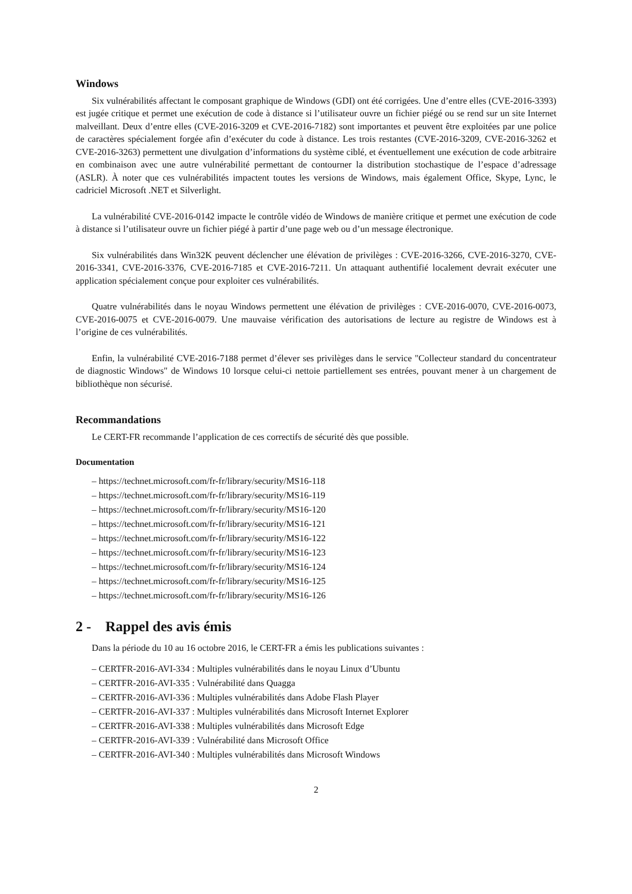Windows
Six vulnérabilités affectant le composant graphique de Windows (GDI) ont été corrigées. Une d’entre elles (CVE-2016-3393) est jugée critique et permet une exécution de code à distance si l’utilisateur ouvre un fichier piégé ou se rend sur un site Internet malveillant. Deux d’entre elles (CVE-2016-3209 et CVE-2016-7182) sont importantes et peuvent être exploitées par une police de caractères spécialement forgée afin d’exécuter du code à distance. Les trois restantes (CVE-2016-3209, CVE-2016-3262 et CVE-2016-3263) permettent une divulgation d’informations du système ciblé, et éventuellement une exécution de code arbitraire en combinaison avec une autre vulnérabilité permettant de contourner la distribution stochastique de l’espace d’adressage (ASLR). À noter que ces vulnérabilités impactent toutes les versions de Windows, mais également Office, Skype, Lync, le cadriciel Microsoft .NET et Silverlight.
La vulnérabilité CVE-2016-0142 impacte le contrôle vidéo de Windows de manière critique et permet une exécution de code à distance si l’utilisateur ouvre un fichier piégé à partir d’une page web ou d’un message électronique.
Six vulnérabilités dans Win32K peuvent déclencher une élévation de privilèges : CVE-2016-3266, CVE-2016-3270, CVE-2016-3341, CVE-2016-3376, CVE-2016-7185 et CVE-2016-7211. Un attaquant authentifié localement devrait exécuter une application spécialement conçue pour exploiter ces vulnérabilités.
Quatre vulnérabilités dans le noyau Windows permettent une élévation de privilèges : CVE-2016-0070, CVE-2016-0073, CVE-2016-0075 et CVE-2016-0079. Une mauvaise vérification des autorisations de lecture au registre de Windows est à l’origine de ces vulnérabilités.
Enfin, la vulnérabilité CVE-2016-7188 permet d’élever ses privilèges dans le service "Collecteur standard du concentrateur de diagnostic Windows" de Windows 10 lorsque celui-ci nettoie partiellement ses entrées, pouvant mener à un chargement de bibliothèque non sécurisé.
Recommandations
Le CERT-FR recommande l’application de ces correctifs de sécurité dès que possible.
Documentation
– https://technet.microsoft.com/fr-fr/library/security/MS16-118
– https://technet.microsoft.com/fr-fr/library/security/MS16-119
– https://technet.microsoft.com/fr-fr/library/security/MS16-120
– https://technet.microsoft.com/fr-fr/library/security/MS16-121
– https://technet.microsoft.com/fr-fr/library/security/MS16-122
– https://technet.microsoft.com/fr-fr/library/security/MS16-123
– https://technet.microsoft.com/fr-fr/library/security/MS16-124
– https://technet.microsoft.com/fr-fr/library/security/MS16-125
– https://technet.microsoft.com/fr-fr/library/security/MS16-126
2 - Rappel des avis émis
Dans la période du 10 au 16 octobre 2016, le CERT-FR a émis les publications suivantes :
– CERTFR-2016-AVI-334 : Multiples vulnérabilités dans le noyau Linux d’Ubuntu
– CERTFR-2016-AVI-335 : Vulnérabilité dans Quagga
– CERTFR-2016-AVI-336 : Multiples vulnérabilités dans Adobe Flash Player
– CERTFR-2016-AVI-337 : Multiples vulnérabilités dans Microsoft Internet Explorer
– CERTFR-2016-AVI-338 : Multiples vulnérabilités dans Microsoft Edge
– CERTFR-2016-AVI-339 : Vulnérabilité dans Microsoft Office
– CERTFR-2016-AVI-340 : Multiples vulnérabilités dans Microsoft Windows
2